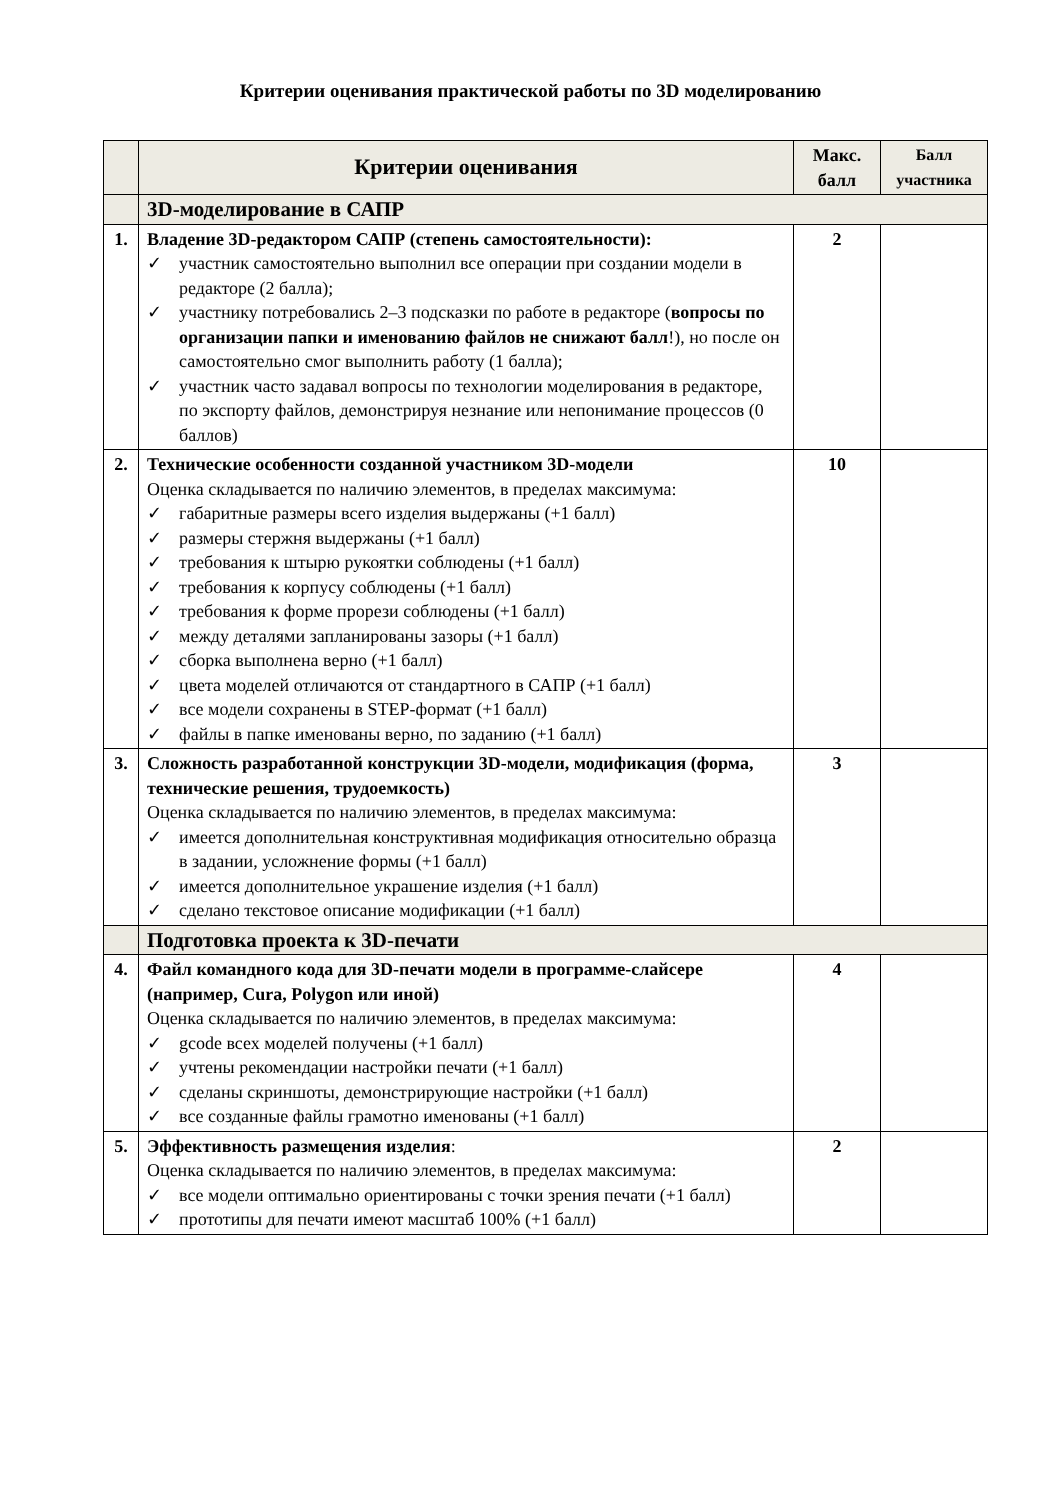Критерии оценивания практической работы по 3D моделированию
| | Критерии оценивания | Макс. балл | Балл участника |
| --- | --- | --- | --- |
| | 3D-моделирование в САПР | | |
| 1. | Владение 3D-редактором САПР (степень самостоятельности): ✓ участник самостоятельно выполнил все операции при создании модели в редакторе (2 балла); ✓ участнику потребовались 2–3 подсказки по работе в редакторе ( вопросы по организации папки и именованию файлов не снижают балл !), но после он самостоятельно смог выполнить работу (1 балла); ✓ участник часто задавал вопросы по технологии моделирования в редакторе, по экспорту файлов, демонстрируя незнание или непонимание процессов (0 баллов) | 2 | |
| 2. | Технические особенности созданной участником 3D-модели Оценка складывается по наличию элементов, в пределах максимума: ✓ габаритные размеры всего изделия выдержаны (+1 балл) ✓ размеры стержня выдержаны (+1 балл) ✓ требования к штырю рукоятки соблюдены (+1 балл) ✓ требования к корпусу соблюдены (+1 балл) ✓ требования к форме прорези соблюдены (+1 балл) ✓ между деталями запланированы зазоры (+1 балл) ✓ сборка выполнена верно (+1 балл) ✓ цвета моделей отличаются от стандартного в САПР (+1 балл) ✓ все модели сохранены в STEP-формат (+1 балл) ✓ файлы в папке именованы верно, по заданию (+1 балл) | 10 | |
| 3. | Сложность разработанной конструкции 3D-модели, модификация (форма, технические решения, трудоемкость) Оценка складывается по наличию элементов, в пределах максимума: ✓ имеется дополнительная конструктивная модификация относительно образца в задании, усложнение формы (+1 балл) ✓ имеется дополнительное украшение изделия (+1 балл) ✓ сделано текстовое описание модификации (+1 балл) | 3 | |
| | Подготовка проекта к 3D-печати | | |
| 4. | Файл командного кода для 3D-печати модели в программе-слайсере (например, Cura, Polygon или иной) Оценка складывается по наличию элементов, в пределах максимума: ✓ gcode всех моделей получены (+1 балл) ✓ учтены рекомендации настройки печати (+1 балл) ✓ сделаны скриншоты, демонстрирующие настройки (+1 балл) ✓ все созданные файлы грамотно именованы (+1 балл) | 4 | |
| 5. | Эффективность размещения изделия : Оценка складывается по наличию элементов, в пределах максимума: ✓ все модели оптимально ориентированы с точки зрения печати (+1 балл) ✓ прототипы для печати имеют масштаб 100% (+1 балл) | 2 | |